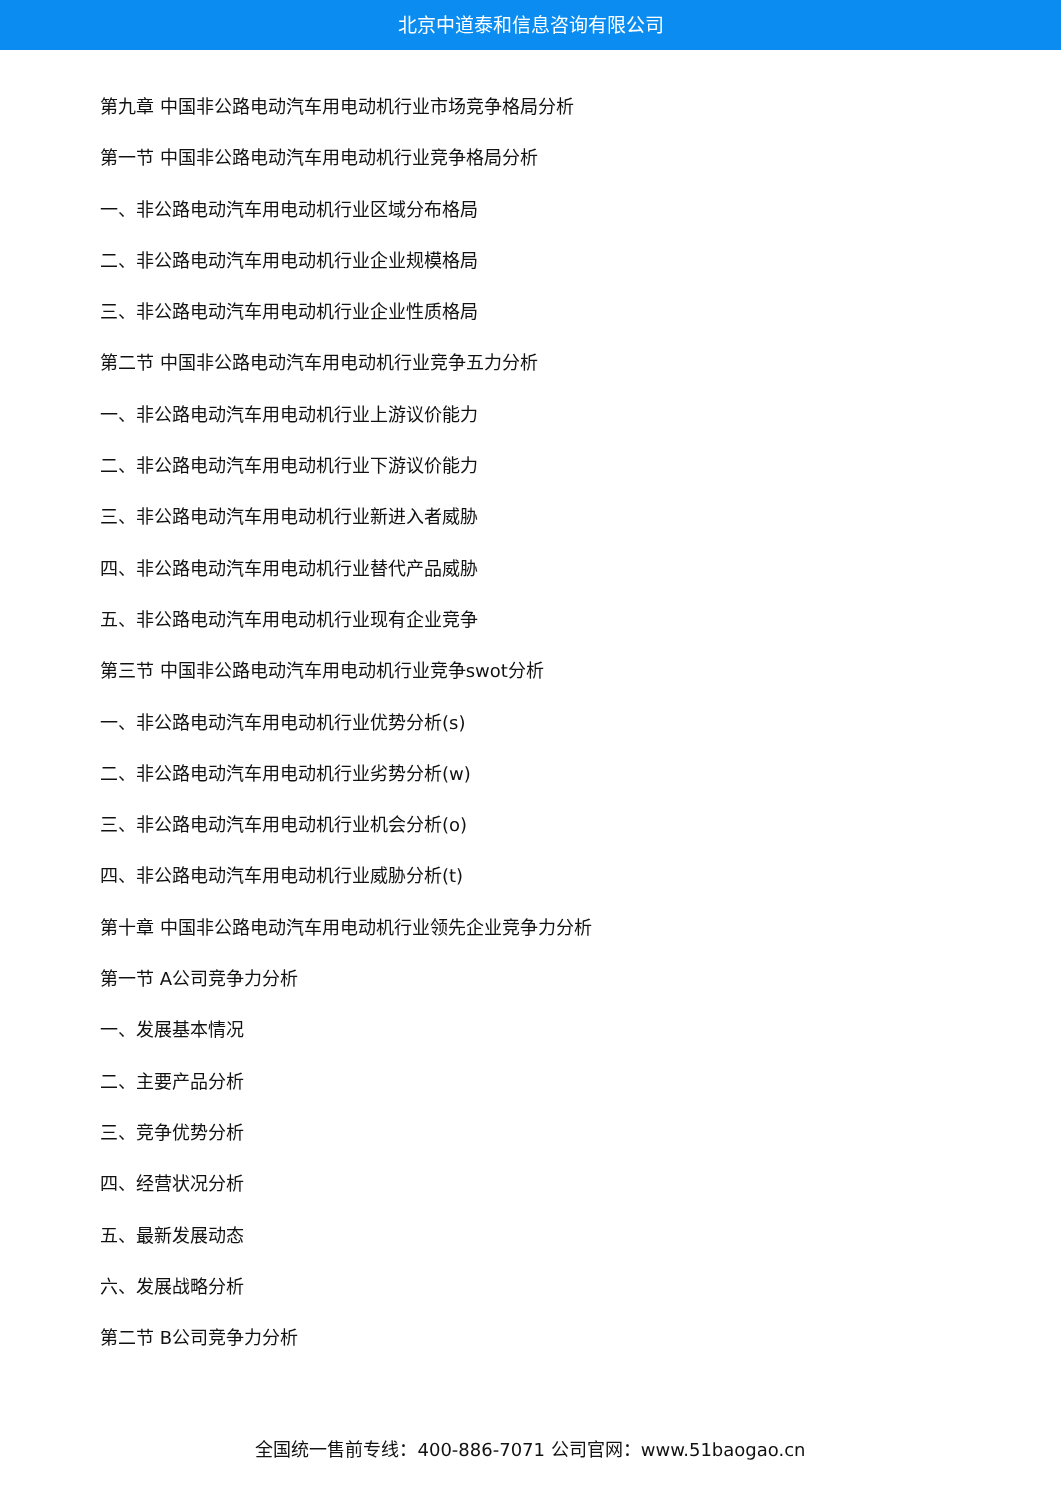北京中道泰和信息咨询有限公司
第九章 中国非公路电动汽车用电动机行业市场竞争格局分析
第一节 中国非公路电动汽车用电动机行业竞争格局分析
一、非公路电动汽车用电动机行业区域分布格局
二、非公路电动汽车用电动机行业企业规模格局
三、非公路电动汽车用电动机行业企业性质格局
第二节 中国非公路电动汽车用电动机行业竞争五力分析
一、非公路电动汽车用电动机行业上游议价能力
二、非公路电动汽车用电动机行业下游议价能力
三、非公路电动汽车用电动机行业新进入者威胁
四、非公路电动汽车用电动机行业替代产品威胁
五、非公路电动汽车用电动机行业现有企业竞争
第三节 中国非公路电动汽车用电动机行业竞争swot分析
一、非公路电动汽车用电动机行业优势分析(s)
二、非公路电动汽车用电动机行业劣势分析(w)
三、非公路电动汽车用电动机行业机会分析(o)
四、非公路电动汽车用电动机行业威胁分析(t)
第十章 中国非公路电动汽车用电动机行业领先企业竞争力分析
第一节 A公司竞争力分析
一、发展基本情况
二、主要产品分析
三、竞争优势分析
四、经营状况分析
五、最新发展动态
六、发展战略分析
第二节 B公司竞争力分析
全国统一售前专线：400-886-7071 公司官网：www.51baogao.cn